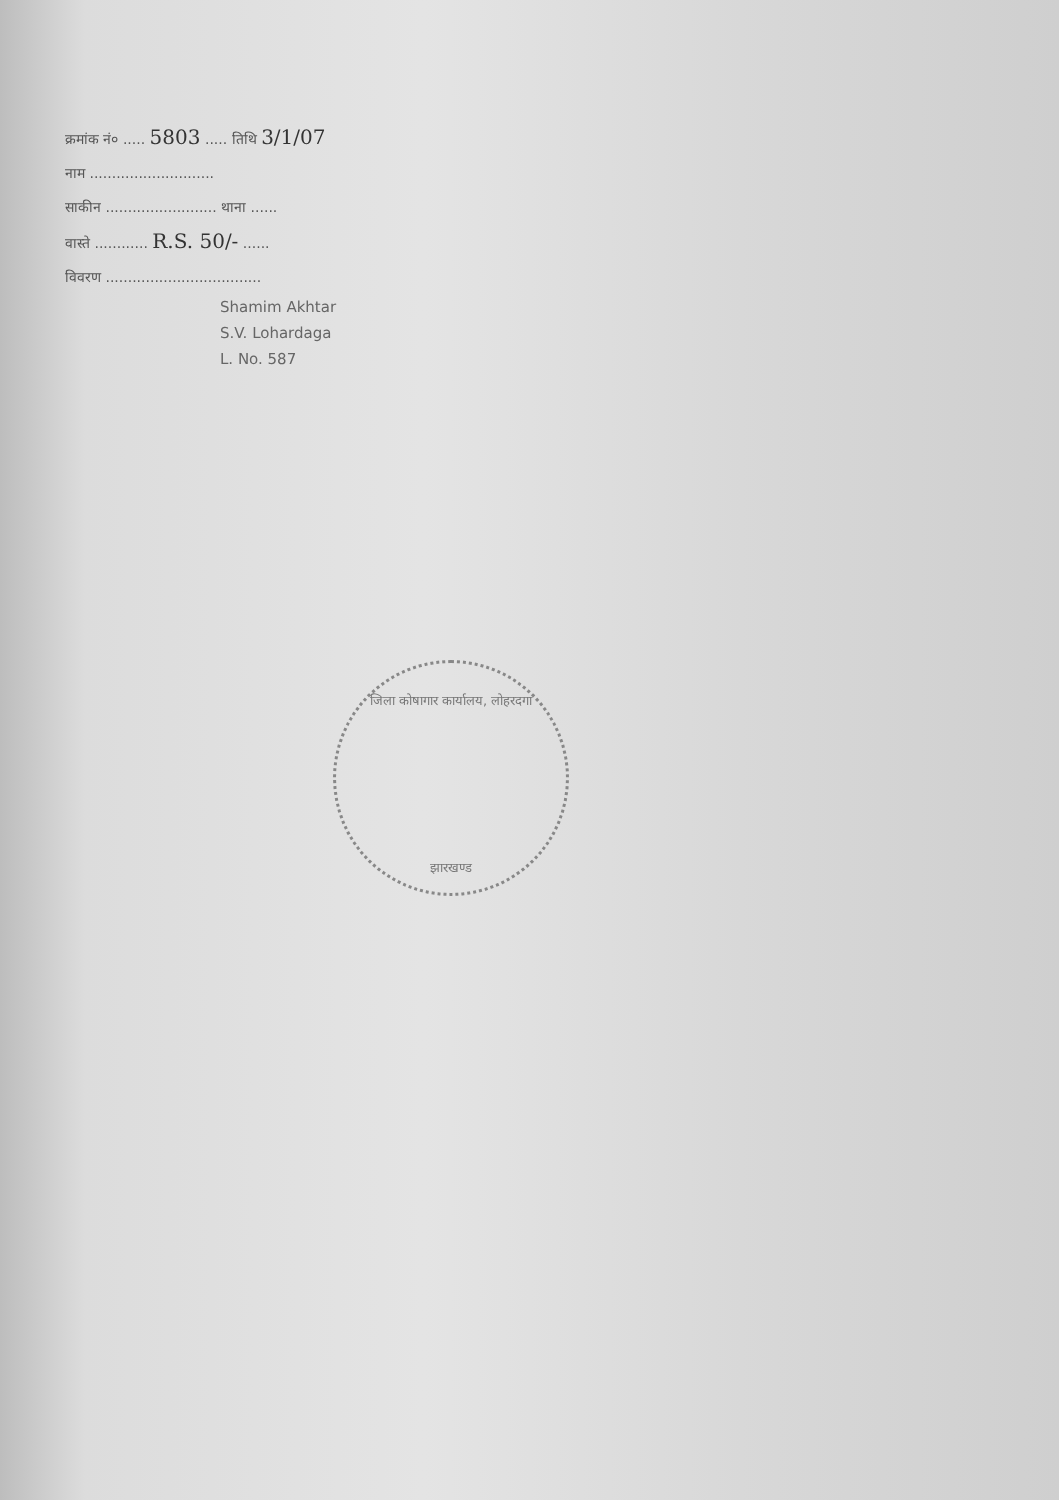क्रमांक नं० ..... 5803 ..... तिथि 3/1/07
नाम ............................
साकीन ......................... थाना ......
वास्ते ............ R.S. 50/- ......
विवरण ...................................
Shamim Akhtar
S.V. Lohardaga
L. No. 587
जिला कोषागार कार्यालय, लोहरदगा
झारखण्ड